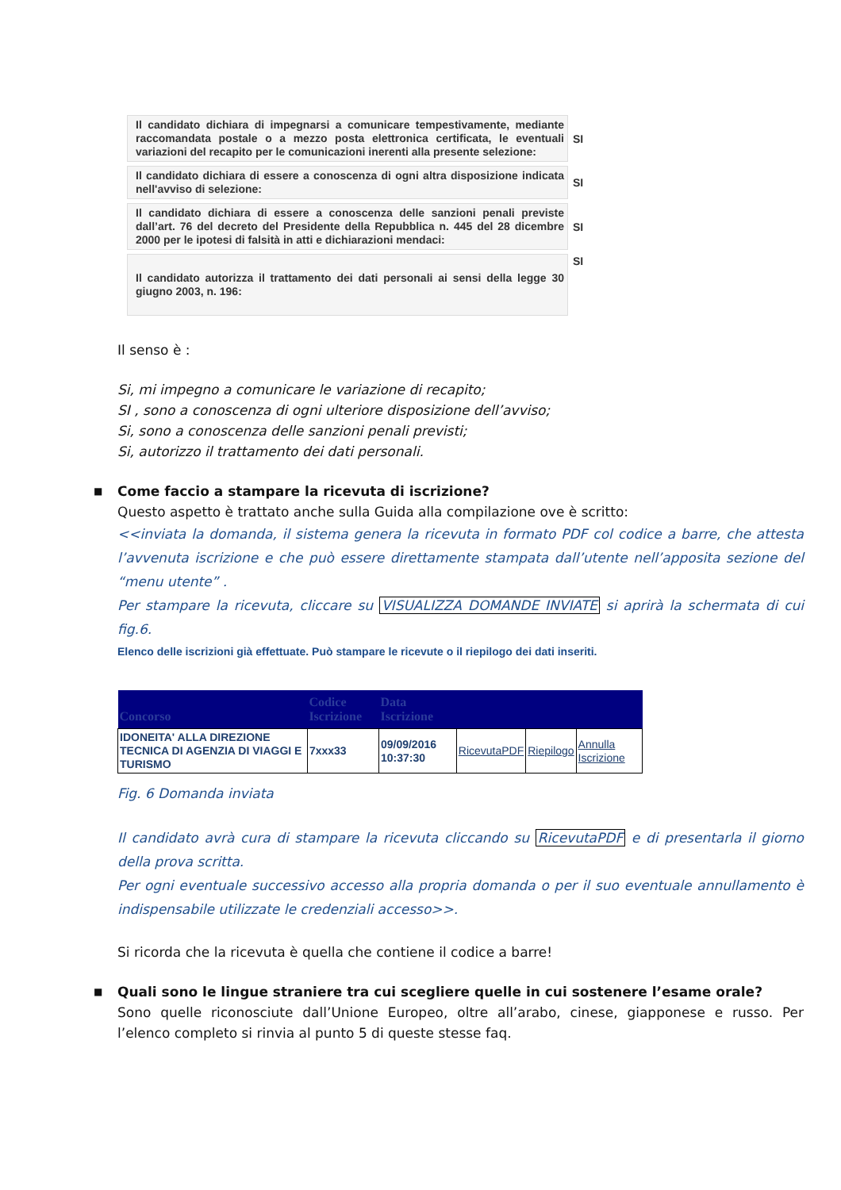| Il candidato dichiara di impegnarsi a comunicare tempestivamente, mediante raccomandata postale o a mezzo posta elettronica certificata, le eventuali variazioni del recapito per le comunicazioni inerenti alla presente selezione: | SI |
| Il candidato dichiara di essere a conoscenza di ogni altra disposizione indicata nell'avviso di selezione: | SI |
| Il candidato dichiara di essere a conoscenza delle sanzioni penali previste dall’art. 76 del decreto del Presidente della Repubblica n. 445 del 28 dicembre 2000 per le ipotesi di falsità in atti e dichiarazioni mendaci: | SI |
| Il candidato autorizza il trattamento dei dati personali ai sensi della legge 30 giugno 2003, n. 196: | SI |
Il senso è :
Si, mi impegno a comunicare le variazione di recapito;
SI , sono a conoscenza di ogni ulteriore disposizione dell’avviso;
Si, sono a conoscenza delle sanzioni penali previsti;
Si, autorizzo il trattamento dei dati personali.
■ Come faccio a stampare la ricevuta di iscrizione?
Questo aspetto è trattato anche sulla Guida alla compilazione ove è scritto:
<<inviata la domanda, il sistema genera la ricevuta in formato PDF col codice a barre, che attesta l’avvenuta iscrizione e che può essere direttamente stampata dall’utente nell’apposita sezione del “menu utente” .
Per stampare la ricevuta, cliccare su VISUALIZZA DOMANDE INVIATE si aprirà la schermata di cui fig.6.
Elenco delle iscrizioni già effettuate. Può stampare le ricevute o il riepilogo dei dati inseriti.
| Concorso | Codice Iscrizione | Data Iscrizione | | | |
| --- | --- | --- | --- | --- | --- |
| IDONEITA' ALLA DIREZIONE TECNICA DI AGENZIA DI VIAGGI E TURISMO | 7xxx33 | 09/09/2016 10:37:30 | RicevutaPDF | Riepilogo | Annulla Iscrizione |
Fig. 6 Domanda inviata
Il candidato avrà cura di stampare la ricevuta cliccando su RicevutaPDF e di presentarla il giorno della prova scritta.
Per ogni eventuale successivo accesso alla propria domanda o per il suo eventuale annullamento è indispensabile utilizzate le credenziali accesso>>.
Si ricorda che la ricevuta è quella che contiene il codice a barre!
■ Quali sono le lingue straniere tra cui scegliere quelle in cui sostenere l’esame orale?
Sono quelle riconosciute dall’Unione Europeo, oltre all’arabo, cinese, giapponese e russo. Per l’elenco completo si rinvia al punto 5 di queste stesse faq.